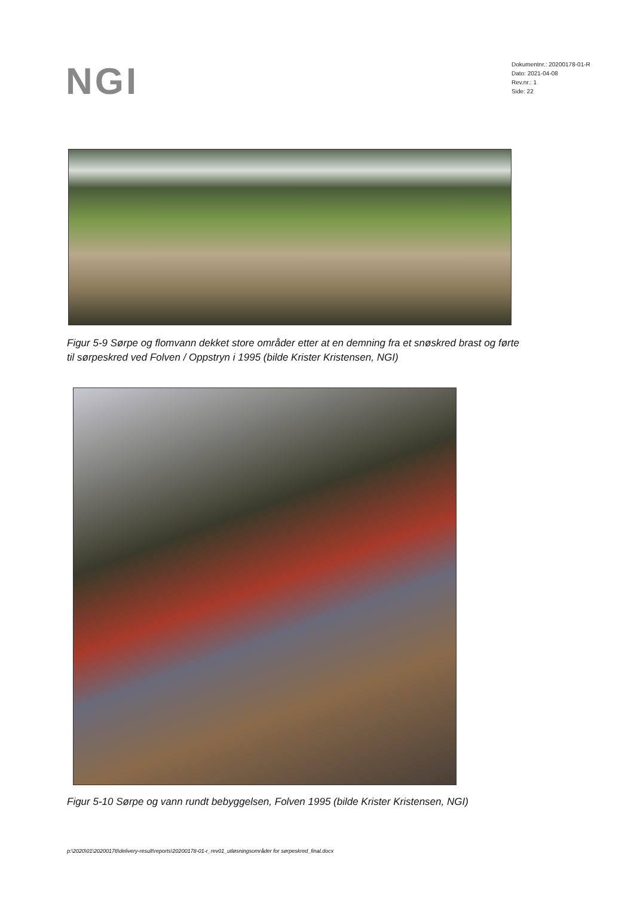NGI
Dokumentnr.: 20200178-01-R
Dato: 2021-04-08
Rev.nr.: 1
Side: 22
Figur 5-9 Sørpe og flomvann dekket store områder etter at en demning fra et snøskred brast og førte til sørpeskred ved Folven / Oppstryn i 1995 (bilde Krister Kristensen, NGI)
Figur 5-10 Sørpe og vann rundt bebyggelsen, Folven 1995 (bilde Krister Kristensen, NGI)
p:\2020\01\20200178\delivery-result\reports\20200178-01-r_rev01_utløsningsområder for sørpeskred_final.docx